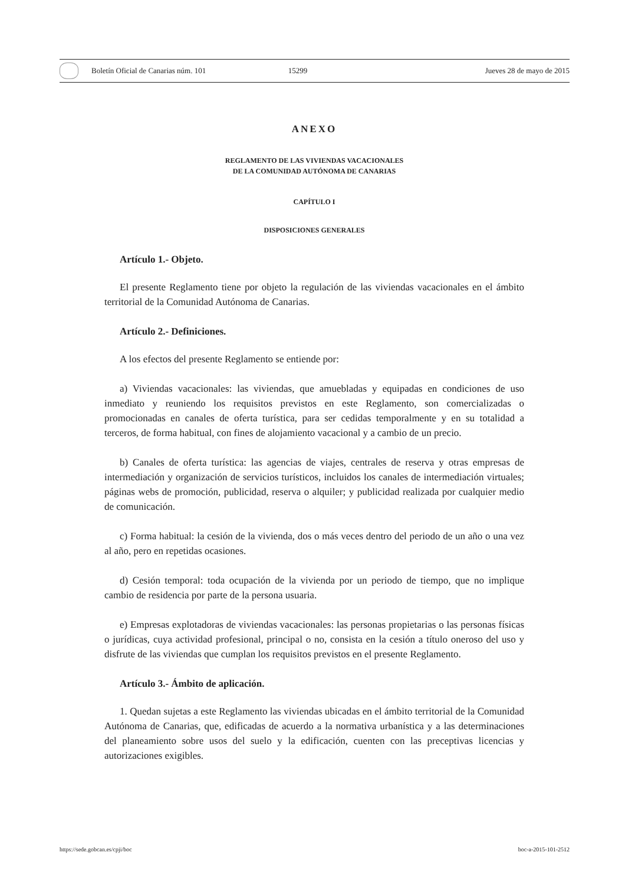Boletín Oficial de Canarias núm. 101 15299 Jueves 28 de mayo de 2015
ANEXO
REGLAMENTO DE LAS VIVIENDAS VACACIONALES
DE LA COMUNIDAD AUTÓNOMA DE CANARIAS
CAPÍTULO I
DISPOSICIONES GENERALES
Artículo 1.- Objeto.
El presente Reglamento tiene por objeto la regulación de las viviendas vacacionales en el ámbito territorial de la Comunidad Autónoma de Canarias.
Artículo 2.- Definiciones.
A los efectos del presente Reglamento se entiende por:
a) Viviendas vacacionales: las viviendas, que amuebladas y equipadas en condiciones de uso inmediato y reuniendo los requisitos previstos en este Reglamento, son comercializadas o promocionadas en canales de oferta turística, para ser cedidas temporalmente y en su totalidad a terceros, de forma habitual, con fines de alojamiento vacacional y a cambio de un precio.
b) Canales de oferta turística: las agencias de viajes, centrales de reserva y otras empresas de intermediación y organización de servicios turísticos, incluidos los canales de intermediación virtuales; páginas webs de promoción, publicidad, reserva o alquiler; y publicidad realizada por cualquier medio de comunicación.
c) Forma habitual: la cesión de la vivienda, dos o más veces dentro del periodo de un año o una vez al año, pero en repetidas ocasiones.
d) Cesión temporal: toda ocupación de la vivienda por un periodo de tiempo, que no implique cambio de residencia por parte de la persona usuaria.
e) Empresas explotadoras de viviendas vacacionales: las personas propietarias o las personas físicas o jurídicas, cuya actividad profesional, principal o no, consista en la cesión a título oneroso del uso y disfrute de las viviendas que cumplan los requisitos previstos en el presente Reglamento.
Artículo 3.- Ámbito de aplicación.
1. Quedan sujetas a este Reglamento las viviendas ubicadas en el ámbito territorial de la Comunidad Autónoma de Canarias, que, edificadas de acuerdo a la normativa urbanística y a las determinaciones del planeamiento sobre usos del suelo y la edificación, cuenten con las preceptivas licencias y autorizaciones exigibles.
https://sede.gobcan.es/cpji/boc boc-a-2015-101-2512